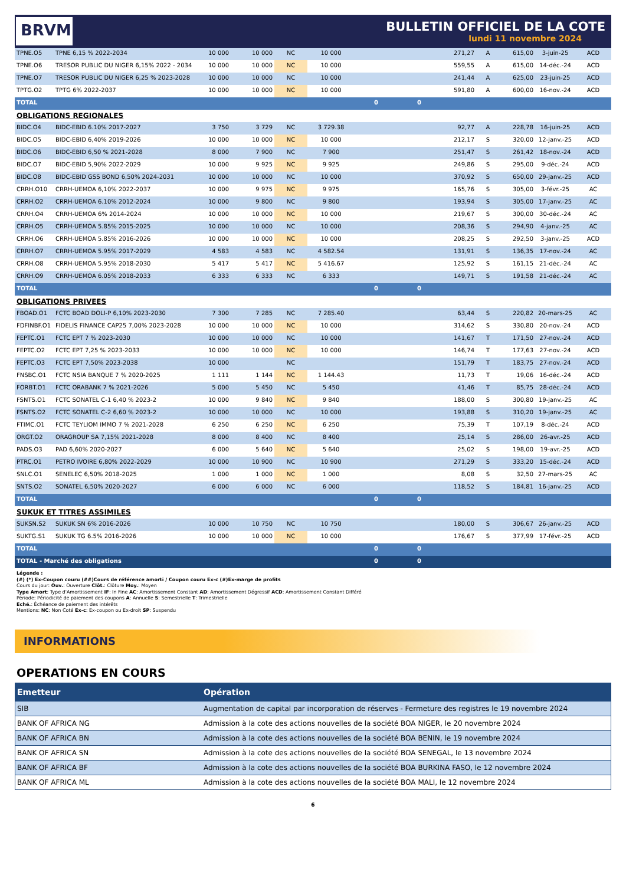BRVM
BULLETIN OFFICIEL DE LA COTE
lundi 11 novembre 2024
| TPNE.O5 | TPNE 6,15 % 2022-2034 | 10 000 | 10 000 | NC | 10 000 | | | 271,27 | A | 615,00 | 3-juin-25 | ACD |
| TPNE.O6 | TRESOR PUBLIC DU NIGER 6,15% 2022 - 2034 | 10 000 | 10 000 | NC | 10 000 | | | 559,55 | A | 615,00 | 14-déc.-24 | ACD |
| TPNE.O7 | TRESOR PUBLIC DU NIGER 6,25 % 2023-2028 | 10 000 | 10 000 | NC | 10 000 | | | 241,44 | A | 625,00 | 23-juin-25 | ACD |
| TPTG.O2 | TPTG 6% 2022-2037 | 10 000 | 10 000 | NC | 10 000 | | | 591,80 | A | 600,00 | 16-nov.-24 | ACD |
| TOTAL | | | | | | 0 | 0 | | | | | |
| OBLIGATIONS REGIONALES | | | | | | | | | | | | |
| BIDC.O4 | BIDC-EBID 6.10% 2017-2027 | 3 750 | 3 729 | NC | 3 729.38 | | | 92,77 | A | 228,78 | 16-juin-25 | ACD |
| BIDC.O5 | BIDC-EBID 6,40% 2019-2026 | 10 000 | 10 000 | NC | 10 000 | | | 212,17 | S | 320,00 | 12-janv.-25 | ACD |
| BIDC.O6 | BIDC-EBID 6,50 % 2021-2028 | 8 000 | 7 900 | NC | 7 900 | | | 251,47 | S | 261,42 | 18-nov.-24 | ACD |
| BIDC.O7 | BIDC-EBID 5,90% 2022-2029 | 10 000 | 9 925 | NC | 9 925 | | | 249,86 | S | 295,00 | 9-déc.-24 | ACD |
| BIDC.O8 | BIDC-EBID GSS BOND 6,50% 2024-2031 | 10 000 | 10 000 | NC | 10 000 | | | 370,92 | S | 650,00 | 29-janv.-25 | ACD |
| CRRH.O10 | CRRH-UEMOA 6,10% 2022-2037 | 10 000 | 9 975 | NC | 9 975 | | | 165,76 | S | 305,00 | 3-févr.-25 | AC |
| CRRH.O2 | CRRH-UEMOA 6.10% 2012-2024 | 10 000 | 9 800 | NC | 9 800 | | | 193,94 | S | 305,00 | 17-janv.-25 | AC |
| CRRH.O4 | CRRH-UEMOA 6% 2014-2024 | 10 000 | 10 000 | NC | 10 000 | | | 219,67 | S | 300,00 | 30-déc.-24 | AC |
| CRRH.O5 | CRRH-UEMOA 5.85% 2015-2025 | 10 000 | 10 000 | NC | 10 000 | | | 208,36 | S | 294,90 | 4-janv.-25 | AC |
| CRRH.O6 | CRRH-UEMOA 5.85% 2016-2026 | 10 000 | 10 000 | NC | 10 000 | | | 208,25 | S | 292,50 | 3-janv.-25 | ACD |
| CRRH.O7 | CRRH-UEMOA 5.95% 2017-2029 | 4 583 | 4 583 | NC | 4 582.54 | | | 131,91 | S | 136,35 | 17-nov.-24 | AC |
| CRRH.O8 | CRRH-UEMOA 5.95% 2018-2030 | 5 417 | 5 417 | NC | 5 416.67 | | | 125,92 | S | 161,15 | 21-déc.-24 | AC |
| CRRH.O9 | CRRH-UEMOA 6.05% 2018-2033 | 6 333 | 6 333 | NC | 6 333 | | | 149,71 | S | 191,58 | 21-déc.-24 | AC |
| TOTAL | | | | | | 0 | 0 | | | | | |
| OBLIGATIONS PRIVEES | | | | | | | | | | | | |
| FBOAD.O1 | FCTC BOAD DOLI-P 6,10% 2023-2030 | 7 300 | 7 285 | NC | 7 285.40 | | | 63,44 | S | 220,82 | 20-mars-25 | AC |
| FDFINBF.O1 | FIDELIS FINANCE CAP25 7,00% 2023-2028 | 10 000 | 10 000 | NC | 10 000 | | | 314,62 | S | 330,80 | 20-nov.-24 | ACD |
| FEPTC.O1 | FCTC EPT 7 % 2023-2030 | 10 000 | 10 000 | NC | 10 000 | | | 141,67 | T | 171,50 | 27-nov.-24 | ACD |
| FEPTC.O2 | FCTC EPT 7,25 % 2023-2033 | 10 000 | 10 000 | NC | 10 000 | | | 146,74 | T | 177,63 | 27-nov.-24 | ACD |
| FEPTC.O3 | FCTC EPT 7,50% 2023-2038 | 10 000 | | NC | | | | 151,79 | T | 183,75 | 27-nov.-24 | ACD |
| FNSBC.O1 | FCTC NSIA BANQUE 7 % 2020-2025 | 1 111 | 1 144 | NC | 1 144.43 | | | 11,73 | T | 19,06 | 16-déc.-24 | ACD |
| FORBT.O1 | FCTC ORABANK 7 % 2021-2026 | 5 000 | 5 450 | NC | 5 450 | | | 41,46 | T | 85,75 | 28-déc.-24 | ACD |
| FSNTS.O1 | FCTC SONATEL C-1 6,40 % 2023-2 | 10 000 | 9 840 | NC | 9 840 | | | 188,00 | S | 300,80 | 19-janv.-25 | AC |
| FSNTS.O2 | FCTC SONATEL C-2 6,60 % 2023-2 | 10 000 | 10 000 | NC | 10 000 | | | 193,88 | S | 310,20 | 19-janv.-25 | AC |
| FTIMC.O1 | FCTC TEYLIOM IMMO 7 % 2021-2028 | 6 250 | 6 250 | NC | 6 250 | | | 75,39 | T | 107,19 | 8-déc.-24 | ACD |
| ORGT.O2 | ORAGROUP SA 7,15% 2021-2028 | 8 000 | 8 400 | NC | 8 400 | | | 25,14 | S | 286,00 | 26-avr.-25 | ACD |
| PADS.O3 | PAD 6,60% 2020-2027 | 6 000 | 5 640 | NC | 5 640 | | | 25,02 | S | 198,00 | 19-avr.-25 | ACD |
| PTRC.O1 | PETRO IVOIRE 6,80% 2022-2029 | 10 000 | 10 900 | NC | 10 900 | | | 271,29 | S | 333,20 | 15-déc.-24 | ACD |
| SNLC.O1 | SENELEC 6,50% 2018-2025 | 1 000 | 1 000 | NC | 1 000 | | | 8,08 | S | 32,50 | 27-mars-25 | AC |
| SNTS.O2 | SONATEL 6,50% 2020-2027 | 6 000 | 6 000 | NC | 6 000 | | | 118,52 | S | 184,81 | 16-janv.-25 | ACD |
| TOTAL | | | | | | 0 | 0 | | | | | |
| SUKUK ET TITRES ASSIMILES | | | | | | | | | | | | |
| SUKSN.S2 | SUKUK SN 6% 2016-2026 | 10 000 | 10 750 | NC | 10 750 | | | 180,00 | S | 306,67 | 26-janv.-25 | ACD |
| SUKTG.S1 | SUKUK TG 6.5% 2016-2026 | 10 000 | 10 000 | NC | 10 000 | | | 176,67 | S | 377,99 | 17-févr.-25 | ACD |
| TOTAL | | | | | | 0 | 0 | | | | | |
| TOTAL - Marché des obligations | | | | | | 0 | 0 | | | | | |
Légende :
(#) (*) Ex-Coupon couru (##)Cours de référence amorti / Coupon couru Ex-c (#)Ex-marge de profits
Cours du jour: Ouv.: Ouverture Clôt.: Clôture Moy.: Moyen
Type Amort: Type d'Amortissement IF: In Fine AC: Amortissement Constant AD: Amortissement Dégressif ACD: Amortissement Constant Différé
Période: Périodicité de paiement des coupons A: Annuelle S: Semestrielle T: Trimestrielle
Eché.: Échéance de paiement des intérêts
Mentions: NC: Non Coté Ex-c: Ex-coupon ou Ex-droit SP: Suspendu
INFORMATIONS
OPERATIONS EN COURS
| Emetteur | Opération |
| --- | --- |
| SIB | Augmentation de capital par incorporation de réserves - Fermeture des registres le 19 novembre 2024 |
| BANK OF AFRICA NG | Admission à la cote des actions nouvelles de la société BOA NIGER, le 20 novembre 2024 |
| BANK OF AFRICA BN | Admission à la cote des actions nouvelles de la société BOA BENIN, le 19 novembre 2024 |
| BANK OF AFRICA SN | Admission à la cote des actions nouvelles de la société BOA SENEGAL, le 13 novembre 2024 |
| BANK OF AFRICA BF | Admission à la cote des actions nouvelles de la société BOA BURKINA FASO, le 12 novembre 2024 |
| BANK OF AFRICA ML | Admission à la cote des actions nouvelles de la société BOA MALI, le 12 novembre 2024 |
6